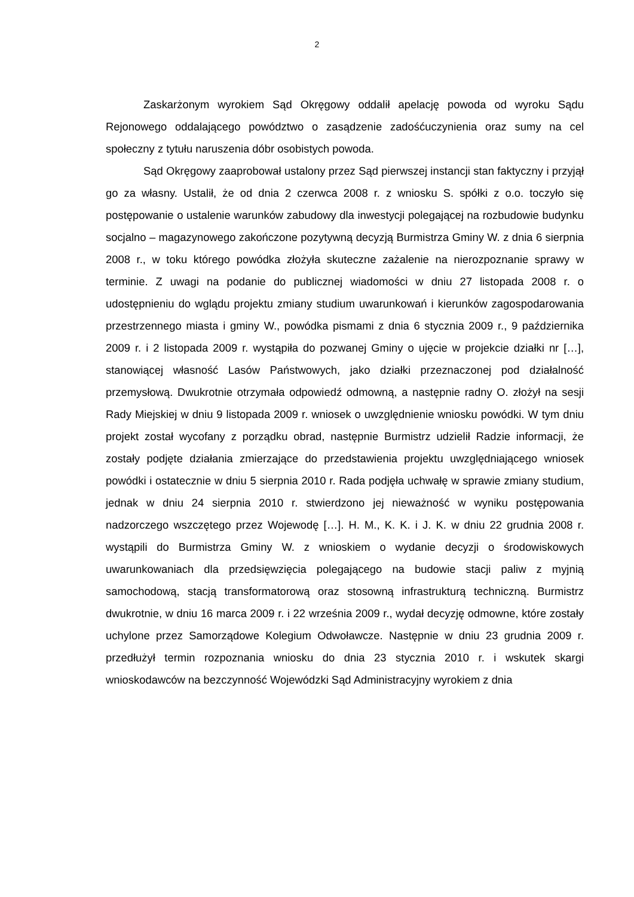2
Zaskarżonym wyrokiem Sąd Okręgowy oddalił apelację powoda od wyroku Sądu Rejonowego oddalającego powództwo o zasądzenie zadośćuczynienia oraz sumy na cel społeczny z tytułu naruszenia dóbr osobistych powoda.
Sąd Okręgowy zaaprobował ustalony przez Sąd pierwszej instancji stan faktyczny i przyjął go za własny. Ustalił, że od dnia 2 czerwca 2008 r. z wniosku S. spółki z o.o. toczyło się postępowanie o ustalenie warunków zabudowy dla inwestycji polegającej na rozbudowie budynku socjalno – magazynowego zakończone pozytywną decyzją Burmistrza Gminy W. z dnia 6 sierpnia 2008 r., w toku którego powódka złożyła skuteczne zażalenie na nierozpoznanie sprawy w terminie. Z uwagi na podanie do publicznej wiadomości w dniu 27 listopada 2008 r. o udostępnieniu do wglądu projektu zmiany studium uwarunkowań i kierunków zagospodarowania przestrzennego miasta i gminy W., powódka pismami z dnia 6 stycznia 2009 r., 9 października 2009 r. i 2 listopada 2009 r. wystąpiła do pozwanej Gminy o ujęcie w projekcie działki nr […], stanowiącej własność Lasów Państwowych, jako działki przeznaczonej pod działalność przemysłową. Dwukrotnie otrzymała odpowiedź odmowną, a następnie radny O. złożył na sesji Rady Miejskiej w dniu 9 listopada 2009 r. wniosek o uwzględnienie wniosku powódki. W tym dniu projekt został wycofany z porządku obrad, następnie Burmistrz udzielił Radzie informacji, że zostały podjęte działania zmierzające do przedstawienia projektu uwzględniającego wniosek powódki i ostatecznie w dniu 5 sierpnia 2010 r. Rada podjęła uchwałę w sprawie zmiany studium, jednak w dniu 24 sierpnia 2010 r. stwierdzono jej nieważność w wyniku postępowania nadzorczego wszczętego przez Wojewodę […]. H. M., K. K. i J. K. w dniu 22 grudnia 2008 r. wystąpili do Burmistrza Gminy W. z wnioskiem o wydanie decyzji o środowiskowych uwarunkowaniach dla przedsięwzięcia polegającego na budowie stacji paliw z myjnią samochodową, stacją transformatorową oraz stosowną infrastrukturą techniczną. Burmistrz dwukrotnie, w dniu 16 marca 2009 r. i 22 września 2009 r., wydał decyzję odmowne, które zostały uchylone przez Samorządowe Kolegium Odwoławcze. Następnie w dniu 23 grudnia 2009 r. przedłużył termin rozpoznania wniosku do dnia 23 stycznia 2010 r. i wskutek skargi wnioskodawców na bezczynność Wojewódzki Sąd Administracyjny wyrokiem z dnia